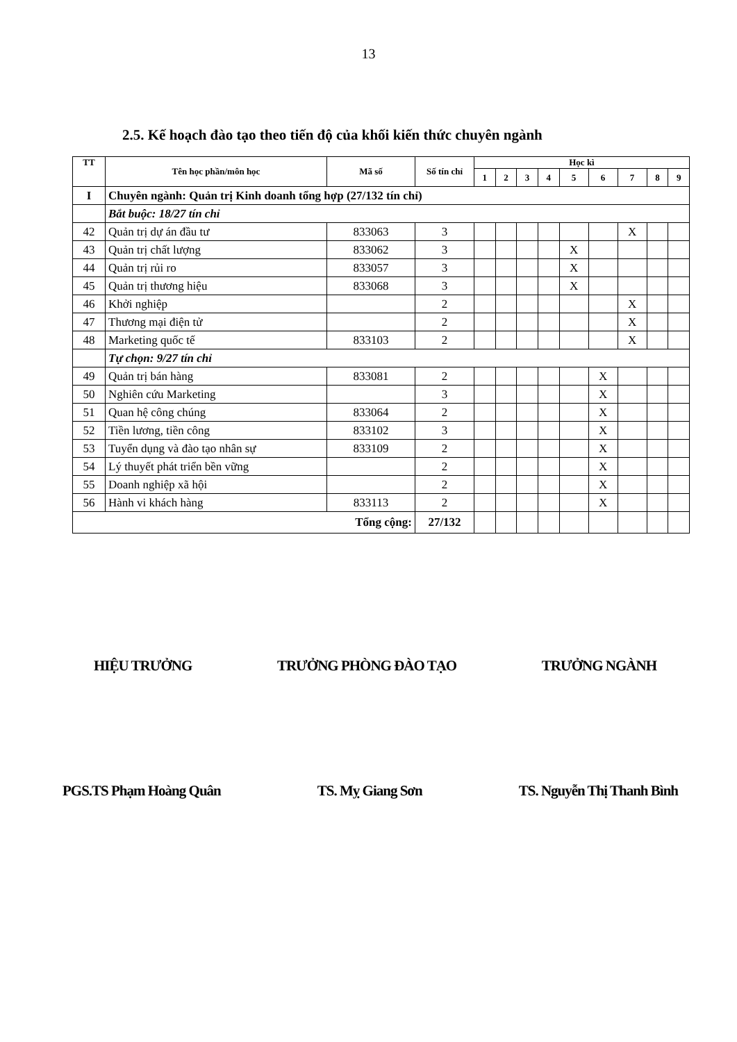13
2.5. Kế hoạch đào tạo theo tiến độ của khối kiến thức chuyên ngành
| TT | Tên học phần/môn học | Mã số | Số tín chỉ | Học kì | | | | | | | | |
| --- | --- | --- | --- | --- | --- | --- | --- | --- | --- | --- | --- | --- |
| | | | | 1 | 2 | 3 | 4 | 5 | 6 | 7 | 8 | 9 |
| I | Chuyên ngành: Quản trị Kinh doanh tổng hợp (27/132 tín chỉ) | | | | | | | | | | | |
| | Bắt buộc: 18/27 tín chỉ | | | | | | | | | | | |
| 42 | Quản trị dự án đầu tư | 833063 | 3 | | | | | | | X | | |
| 43 | Quản trị chất lượng | 833062 | 3 | | | | | X | | | | |
| 44 | Quản trị rủi ro | 833057 | 3 | | | | | X | | | | |
| 45 | Quản trị thương hiệu | 833068 | 3 | | | | | X | | | | |
| 46 | Khởi nghiệp | | 2 | | | | | | | X | | |
| 47 | Thương mại điện tử | | 2 | | | | | | | X | | |
| 48 | Marketing quốc tế | 833103 | 2 | | | | | | | X | | |
| | Tự chọn: 9/27 tín chỉ | | | | | | | | | | | |
| 49 | Quản trị bán hàng | 833081 | 2 | | | | | | X | | | |
| 50 | Nghiên cứu Marketing | | 3 | | | | | | X | | | |
| 51 | Quan hệ công chúng | 833064 | 2 | | | | | | X | | | |
| 52 | Tiền lương, tiền công | 833102 | 3 | | | | | | X | | | |
| 53 | Tuyển dụng và đào tạo nhân sự | 833109 | 2 | | | | | | X | | | |
| 54 | Lý thuyết phát triển bền vững | | 2 | | | | | | X | | | |
| 55 | Doanh nghiệp xã hội | | 2 | | | | | | X | | | |
| 56 | Hành vi khách hàng | 833113 | 2 | | | | | | X | | | |
| Tổng cộng: | | | 27/132 | | | | | | | | | |
HIỆU TRƯỞNG TRƯỞNG PHÒNG ĐÀO TẠO TRƯỞNG NGÀNH
PGS.TS Phạm Hoàng Quân TS. Mỵ Giang Sơn TS. Nguyễn Thị Thanh Bình